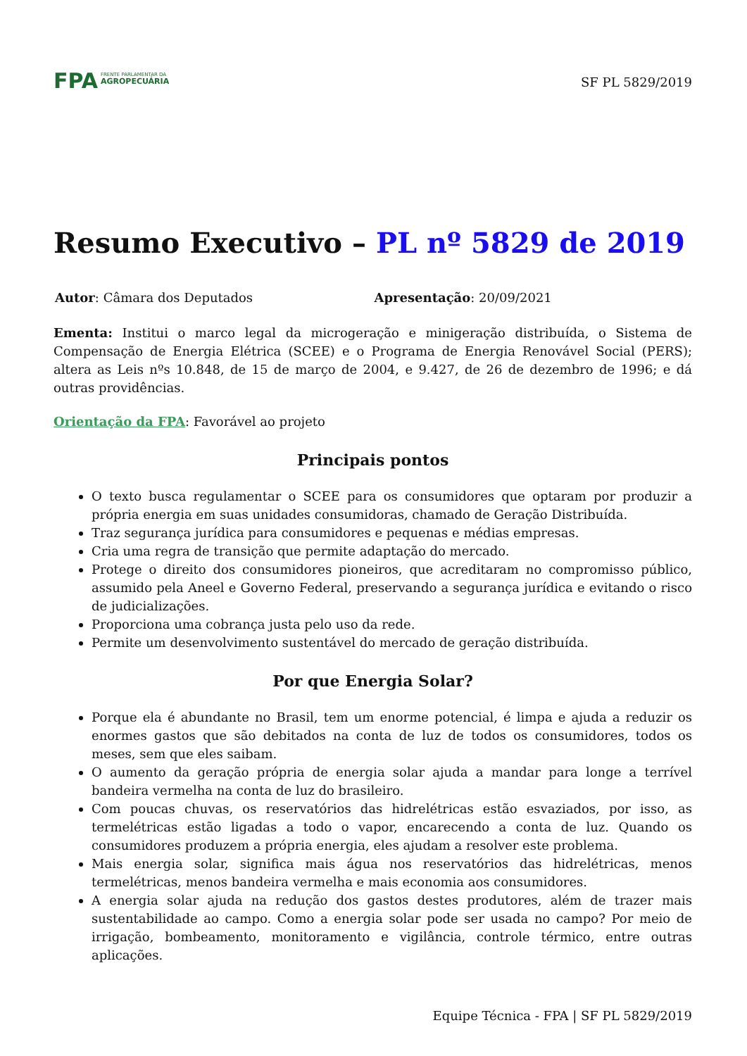FPA
FRENTE PARLAMENTAR DA
AGROPECUÁRIA
SF PL 5829/2019
Resumo Executivo – PL nº 5829 de 2019
Autor: Câmara dos Deputados Apresentação: 20/09/2021
Ementa: Institui o marco legal da microgeração e minigeração distribuída, o Sistema de Compensação de Energia Elétrica (SCEE) e o Programa de Energia Renovável Social (PERS); altera as Leis nºs 10.848, de 15 de março de 2004, e 9.427, de 26 de dezembro de 1996; e dá outras providências.
Orientação da FPA: Favorável ao projeto
Principais pontos
O texto busca regulamentar o SCEE para os consumidores que optaram por produzir a própria energia em suas unidades consumidoras, chamado de Geração Distribuída.
Traz segurança jurídica para consumidores e pequenas e médias empresas.
Cria uma regra de transição que permite adaptação do mercado.
Protege o direito dos consumidores pioneiros, que acreditaram no compromisso público, assumido pela Aneel e Governo Federal, preservando a segurança jurídica e evitando o risco de judicializações.
Proporciona uma cobrança justa pelo uso da rede.
Permite um desenvolvimento sustentável do mercado de geração distribuída.
Por que Energia Solar?
Porque ela é abundante no Brasil, tem um enorme potencial, é limpa e ajuda a reduzir os enormes gastos que são debitados na conta de luz de todos os consumidores, todos os meses, sem que eles saibam.
O aumento da geração própria de energia solar ajuda a mandar para longe a terrível bandeira vermelha na conta de luz do brasileiro.
Com poucas chuvas, os reservatórios das hidrelétricas estão esvaziados, por isso, as termelétricas estão ligadas a todo o vapor, encarecendo a conta de luz. Quando os consumidores produzem a própria energia, eles ajudam a resolver este problema.
Mais energia solar, significa mais água nos reservatórios das hidrelétricas, menos termelétricas, menos bandeira vermelha e mais economia aos consumidores.
A energia solar ajuda na redução dos gastos destes produtores, além de trazer mais sustentabilidade ao campo. Como a energia solar pode ser usada no campo? Por meio de irrigação, bombeamento, monitoramento e vigilância, controle térmico, entre outras aplicações.
Equipe Técnica - FPA | SF PL 5829/2019